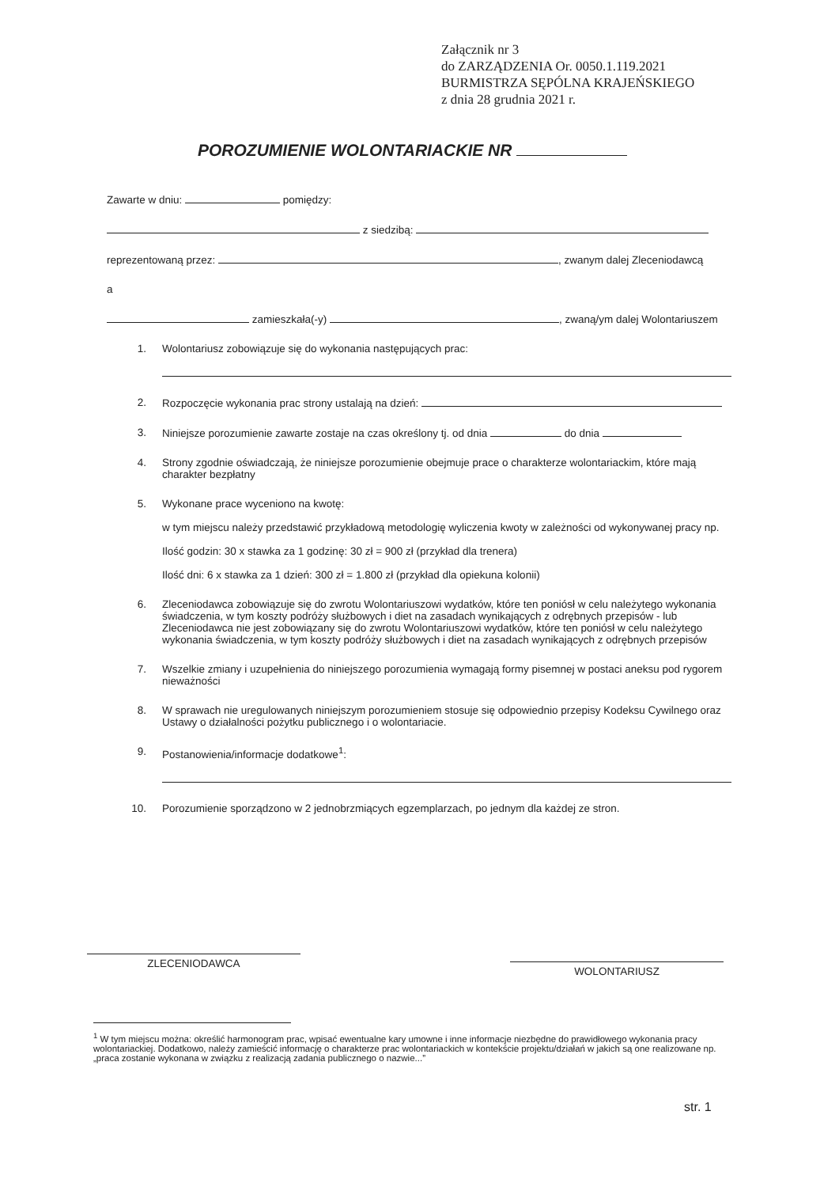Załącznik nr 3
do ZARZĄDZENIA Or. 0050.1.119.2021
BURMISTRZA SĘPÓLNA KRAJEŃSKIEGO
z dnia 28 grudnia 2021 r.
POROZUMIENIE WOLONTARIACKIE NR
Zawarte w dniu: pomiędzy:
z siedzibą:
reprezentowaną przez: , zwanym dalej Zleceniodawcą
a
zamieszkała(-y) , zwaną/ym dalej Wolontariuszem
1. Wolontariusz zobowiązuje się do wykonania następujących prac:
2. Rozpoczęcie wykonania prac strony ustalają na dzień:
3. Niniejsze porozumienie zawarte zostaje na czas określony tj. od dnia do dnia
4. Strony zgodnie oświadczają, że niniejsze porozumienie obejmuje prace o charakterze wolontariackim, które mają charakter bezpłatny
5. Wykonane prace wyceniono na kwotę:
w tym miejscu należy przedstawić przykładową metodologię wyliczenia kwoty w zależności od wykonywanej pracy np.
Ilość godzin: 30 x stawka za 1 godzinę: 30 zł = 900 zł (przykład dla trenera)
Ilość dni: 6 x stawka za 1 dzień: 300 zł = 1.800 zł (przykład dla opiekuna kolonii)
6. Zleceniodawca zobowiązuje się do zwrotu Wolontariuszowi wydatków, które ten poniósł w celu należytego wykonania świadczenia, w tym koszty podróży służbowych i diet na zasadach wynikających z odrębnych przepisów - lub Zleceniodawca nie jest zobowiązany się do zwrotu Wolontariuszowi wydatków, które ten poniósł w celu należytego wykonania świadczenia, w tym koszty podróży służbowych i diet na zasadach wynikających z odrębnych przepisów
7. Wszelkie zmiany i uzupełnienia do niniejszego porozumienia wymagają formy pisemnej w postaci aneksu pod rygorem nieważności
8. W sprawach nie uregulowanych niniejszym porozumieniem stosuje się odpowiednio przepisy Kodeksu Cywilnego oraz Ustawy o działalności pożytku publicznego i o wolontariacie.
9. Postanowienia/informacje dodatkowe<sup>1</sup>:
10. Porozumienie sporządzono w 2 jednobrzmiących egzemplarzach, po jednym dla każdej ze stron.
ZLECENIODAWCA
WOLONTARIUSZ
<sup>1</sup> W tym miejscu można: określić harmonogram prac, wpisać ewentualne kary umowne i inne informacje niezbędne do prawidłowego wykonania pracy wolontariackiej. Dodatkowo, należy zamieścić informację o charakterze prac wolontariackich w kontekście projektu/działań w jakich są one realizowane np. „praca zostanie wykonana w związku z realizacją zadania publicznego o nazwie...”
str. 1